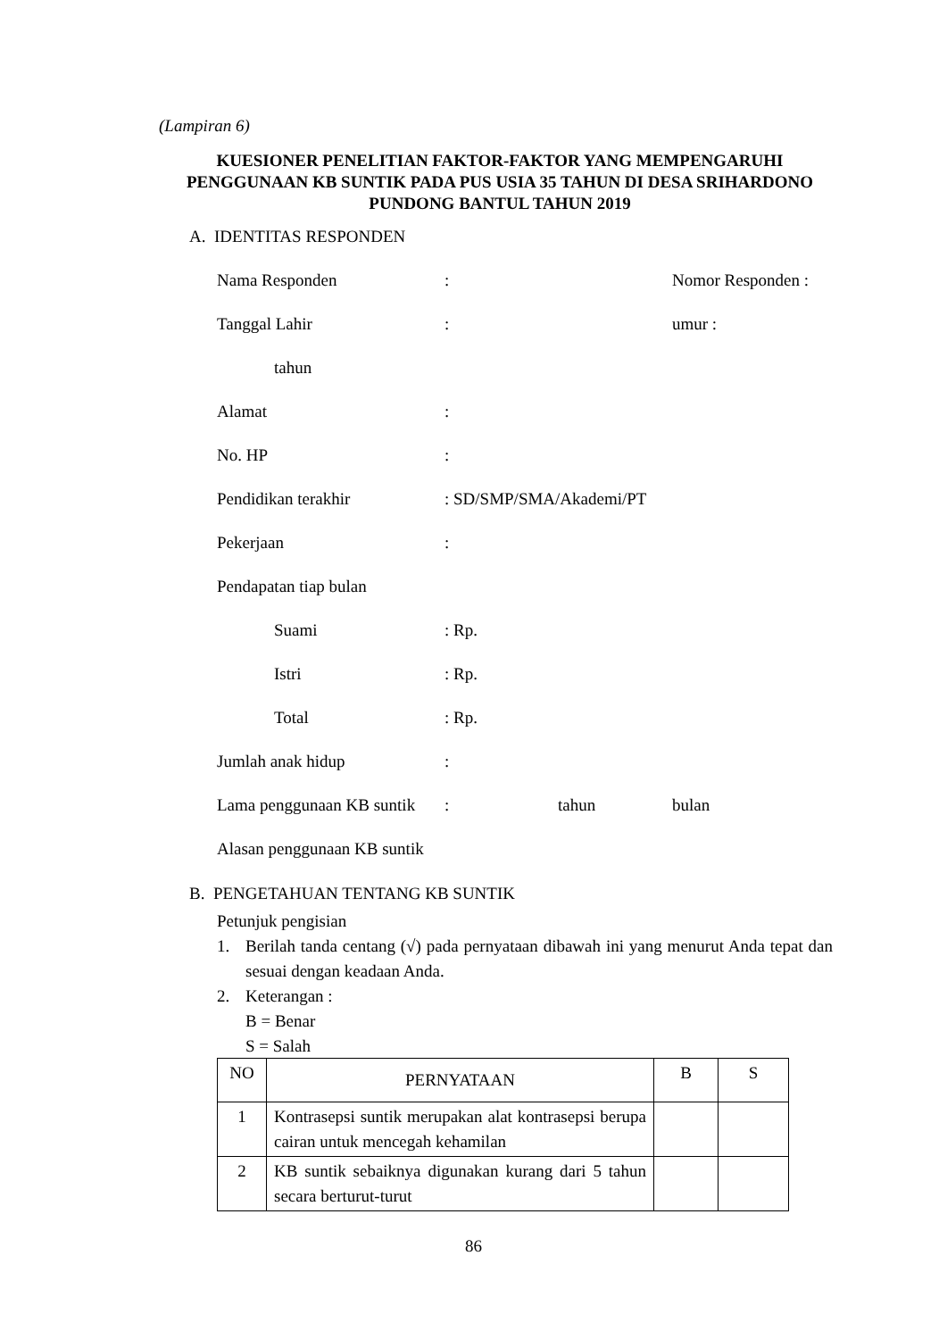(Lampiran 6)
KUESIONER PENELITIAN FAKTOR-FAKTOR YANG MEMPENGARUHI PENGGUNAAN KB SUNTIK PADA PUS USIA 35 TAHUN DI DESA SRIHARDONO PUNDONG BANTUL TAHUN 2019
A. IDENTITAS RESPONDEN
Nama Responden: Nomor Responden :
Tanggal Lahir: umur :
tahun
Alamat:
No. HP:
Pendidikan terakhir: SD/SMP/SMA/Akademi/PT
Pekerjaan:
Pendapatan tiap bulan
Suami: Rp.
Istri: Rp.
Total: Rp.
Jumlah anak hidup:
Lama penggunaan KB suntik: tahun bulan
Alasan penggunaan KB suntik
B. PENGETAHUAN TENTANG KB SUNTIK
Petunjuk pengisian
1. Berilah tanda centang (√) pada pernyataan dibawah ini yang menurut Anda tepat dan sesuai dengan keadaan Anda.
2. Keterangan :
B = Benar
S = Salah
| NO | PERNYATAAN | B | S |
| --- | --- | --- | --- |
| 1 | Kontrasepsi suntik merupakan alat kontrasepsi berupa cairan untuk mencegah kehamilan | | |
| 2 | KB suntik sebaiknya digunakan kurang dari 5 tahun secara berturut-turut | | |
86